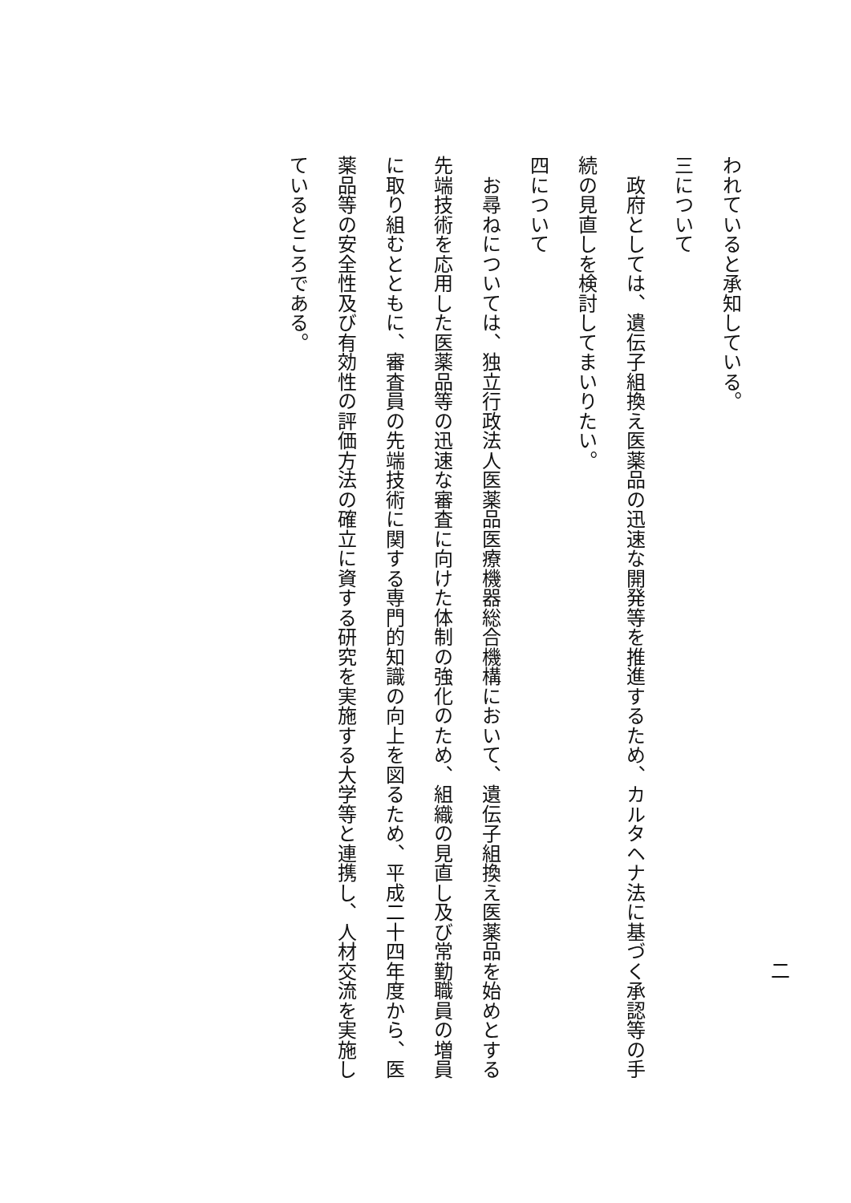二
われていると承知している。
三について
　政府としては、遺伝子組換え医薬品の迅速な開発等を推進するため、カルタヘナ法に基づく承認等の手
続の見直しを検討してまいりたい。
四について
　お尋ねについては、独立行政法人医薬品医療機器総合機構において、遺伝子組換え医薬品を始めとする
先端技術を応用した医薬品等の迅速な審査に向けた体制の強化のため、組織の見直し及び常勤職員の増員
に取り組むとともに、審査員の先端技術に関する専門的知識の向上を図るため、平成二十四年度から、医
薬品等の安全性及び有効性の評価方法の確立に資する研究を実施する大学等と連携し、人材交流を実施し
ているところである。